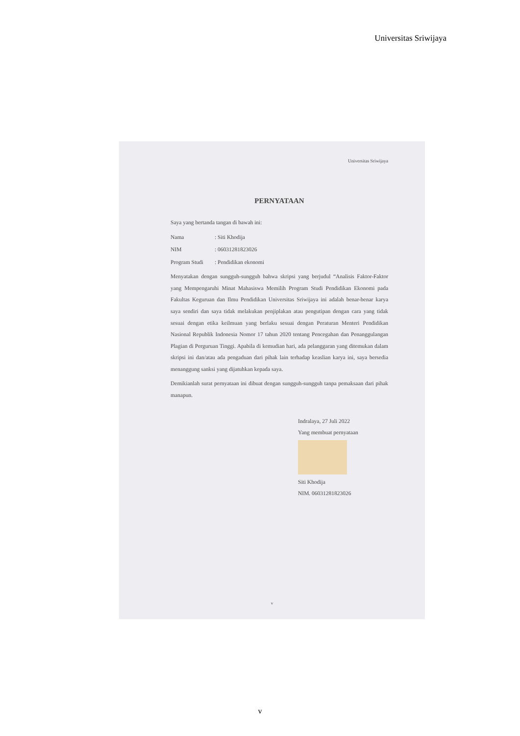Universitas Sriwijaya
Universitas Sriwijaya
PERNYATAAN
Saya yang bertanda tangan di bawah ini:
Nama: Siti Khodija
NIM: 06031281823026
Program Studi: Pendidikan ekonomi
Menyatakan dengan sungguh-sungguh bahwa skripsi yang berjudul “Analisis Faktor-Faktor yang Mempengaruhi Minat Mahasiswa Memilih Program Studi Pendidikan Ekonomi pada Fakultas Keguruan dan Ilmu Pendidikan Universitas Sriwijaya ini adalah benar-benar karya saya sendiri dan saya tidak melakukan penjiplakan atau pengutipan dengan cara yang tidak sesuai dengan etika keilmuan yang berlaku sesuai dengan Peraturan Menteri Pendidikan Nasional Republik Indonesia Nomor 17 tahun 2020 tentang Pencegahan dan Penanggulangan Plagian di Perguruan Tinggi. Apabila di kemudian hari, ada pelanggaran yang ditemukan dalam skripsi ini dan/atau ada pengaduan dari pihak lain terhadap keaslian karya ini, saya bersedia menanggung sanksi yang dijatuhkan kepada saya.
Demikianlah surat pernyataan ini dibuat dengan sungguh-sungguh tanpa pemaksaan dari pihak manapun.
Indralaya, 27 Juli 2022
Yang membuat pernyataan
Siti Khodija
NIM. 06031281823026
v
v